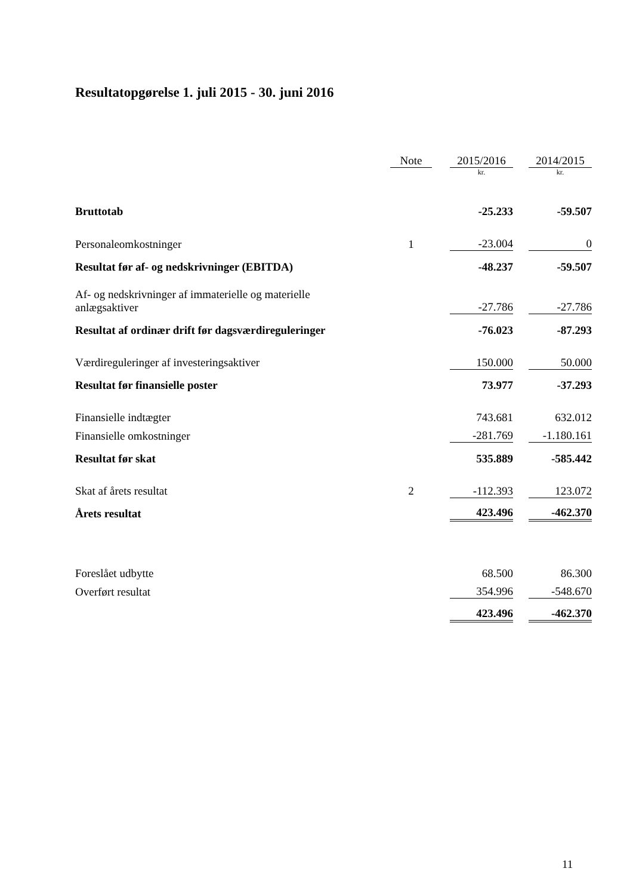Resultatopgørelse 1. juli 2015 - 30. juni 2016
| | Note | | 2015/2016 | | 2014/2015 |
| --- | --- | --- | --- | --- | --- |
| | | | kr. | | kr. |
| Bruttotab | | | -25.233 | | -59.507 |
| Personaleomkostninger | 1 | | -23.004 | | 0 |
| Resultat før af- og nedskrivninger (EBITDA) | | | -48.237 | | -59.507 |
| Af- og nedskrivninger af immaterielle og materielle anlægsaktiver | | | -27.786 | | -27.786 |
| Resultat af ordinær drift før dagsværdireguleringer | | | -76.023 | | -87.293 |
| Værdireguleringer af investeringsaktiver | | | 150.000 | | 50.000 |
| Resultat før finansielle poster | | | 73.977 | | -37.293 |
| Finansielle indtægter | | | 743.681 | | 632.012 |
| Finansielle omkostninger | | | -281.769 | | -1.180.161 |
| Resultat før skat | | | 535.889 | | -585.442 |
| Skat af årets resultat | 2 | | -112.393 | | 123.072 |
| Årets resultat | | | 423.496 | | -462.370 |
| Foreslået udbytte | | | 68.500 | | 86.300 |
| Overført resultat | | | 354.996 | | -548.670 |
| | | | 423.496 | | -462.370 |
11